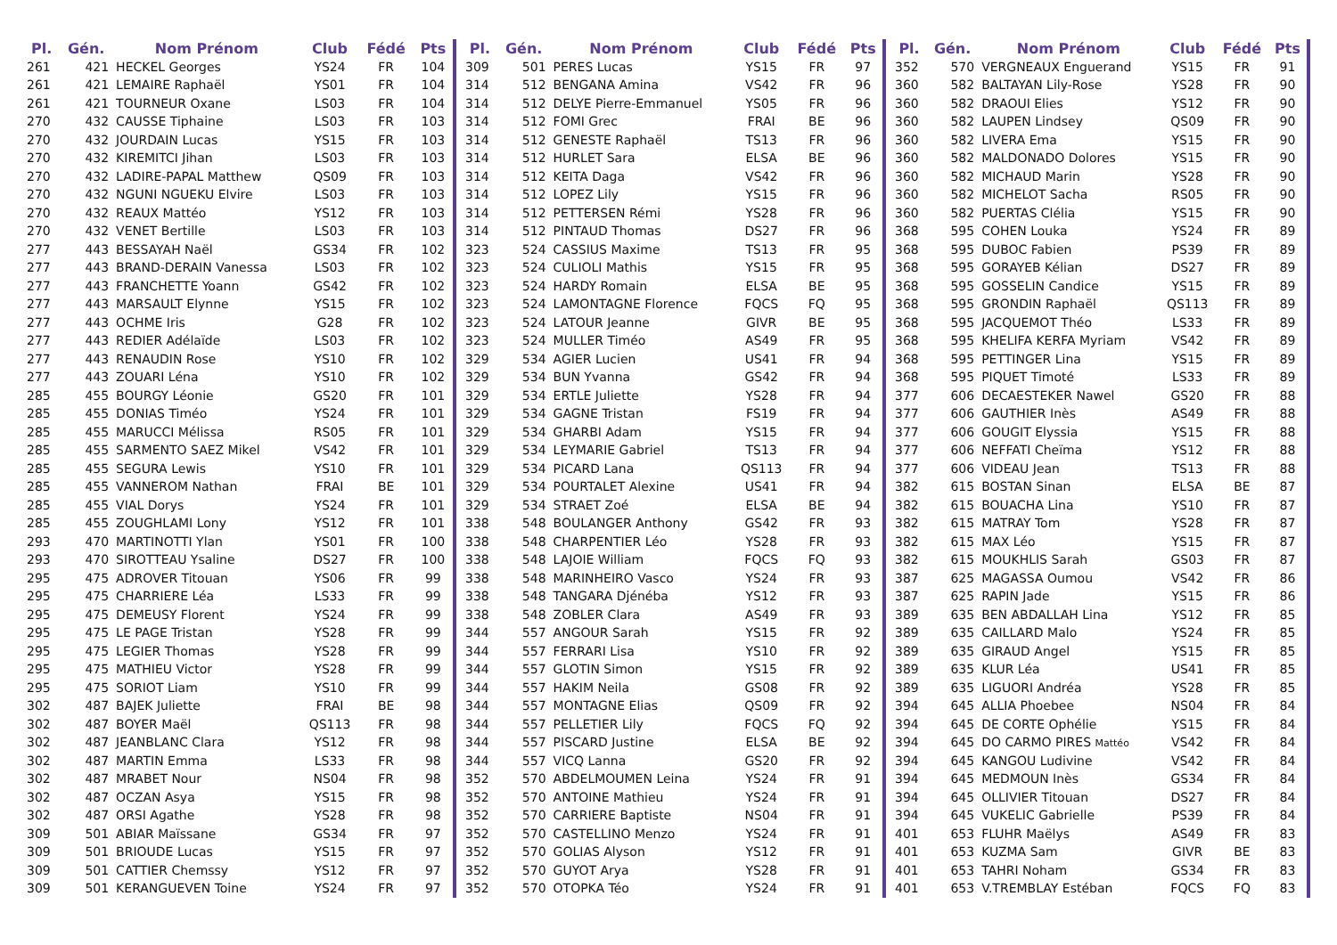| Pl. | Gén. | Nom Prénom | Club | Fédé | Pts |
| --- | --- | --- | --- | --- | --- |
| 261 | 421 | HECKEL Georges | YS24 | FR | 104 |
| 261 | 421 | LEMAIRE Raphaël | YS01 | FR | 104 |
| 261 | 421 | TOURNEUR Oxane | LS03 | FR | 104 |
| 270 | 432 | CAUSSE Tiphaine | LS03 | FR | 103 |
| 270 | 432 | JOURDAIN Lucas | YS15 | FR | 103 |
| 270 | 432 | KIREMITCI Jihan | LS03 | FR | 103 |
| 270 | 432 | LADIRE-PAPAL Matthew | QS09 | FR | 103 |
| 270 | 432 | NGUNI NGUEKU Elvire | LS03 | FR | 103 |
| 270 | 432 | REAUX Mattéo | YS12 | FR | 103 |
| 270 | 432 | VENET Bertille | LS03 | FR | 103 |
| 277 | 443 | BESSAYAH Naël | GS34 | FR | 102 |
| 277 | 443 | BRAND-DERAIN Vanessa | LS03 | FR | 102 |
| 277 | 443 | FRANCHETTE Yoann | GS42 | FR | 102 |
| 277 | 443 | MARSAULT Elynne | YS15 | FR | 102 |
| 277 | 443 | OCHME Iris | G28 | FR | 102 |
| 277 | 443 | REDIER Adélaïde | LS03 | FR | 102 |
| 277 | 443 | RENAUDIN Rose | YS10 | FR | 102 |
| 277 | 443 | ZOUARI Léna | YS10 | FR | 102 |
| 285 | 455 | BOURGY Léonie | GS20 | FR | 101 |
| 285 | 455 | DONIAS Timéo | YS24 | FR | 101 |
| 285 | 455 | MARUCCI Mélissa | RS05 | FR | 101 |
| 285 | 455 | SARMENTO SAEZ Mikel | VS42 | FR | 101 |
| 285 | 455 | SEGURA Lewis | YS10 | FR | 101 |
| 285 | 455 | VANNEROM Nathan | FRAI | BE | 101 |
| 285 | 455 | VIAL Dorys | YS24 | FR | 101 |
| 285 | 455 | ZOUGHLAMI Lony | YS12 | FR | 101 |
| 293 | 470 | MARTINOTTI Ylan | YS01 | FR | 100 |
| 293 | 470 | SIROTTEAU Ysaline | DS27 | FR | 100 |
| 295 | 475 | ADROVER Titouan | YS06 | FR | 99 |
| 295 | 475 | CHARRIERE Léa | LS33 | FR | 99 |
| 295 | 475 | DEMEUSY Florent | YS24 | FR | 99 |
| 295 | 475 | LE PAGE Tristan | YS28 | FR | 99 |
| 295 | 475 | LEGIER Thomas | YS28 | FR | 99 |
| 295 | 475 | MATHIEU Victor | YS28 | FR | 99 |
| 295 | 475 | SORIOT Liam | YS10 | FR | 99 |
| 302 | 487 | BAJEK Juliette | FRAI | BE | 98 |
| 302 | 487 | BOYER Maël | QS113 | FR | 98 |
| 302 | 487 | JEANBLANC Clara | YS12 | FR | 98 |
| 302 | 487 | MARTIN Emma | LS33 | FR | 98 |
| 302 | 487 | MRABET Nour | NS04 | FR | 98 |
| 302 | 487 | OCZAN Asya | YS15 | FR | 98 |
| 302 | 487 | ORSI Agathe | YS28 | FR | 98 |
| 309 | 501 | ABIAR Maïssane | GS34 | FR | 97 |
| 309 | 501 | BRIOUDE Lucas | YS15 | FR | 97 |
| 309 | 501 | CATTIER Chemssy | YS12 | FR | 97 |
| 309 | 501 | KERANGUEVEN Toine | YS24 | FR | 97 |
| Pl. | Gén. | Nom Prénom | Club | Fédé | Pts |
| --- | --- | --- | --- | --- | --- |
| 309 | 501 | PERES Lucas | YS15 | FR | 97 |
| 314 | 512 | BENGANA Amina | VS42 | FR | 96 |
| 314 | 512 | DELYE Pierre-Emmanuel | YS05 | FR | 96 |
| 314 | 512 | FOMI Grec | FRAI | BE | 96 |
| 314 | 512 | GENESTE Raphaël | TS13 | FR | 96 |
| 314 | 512 | HURLET Sara | ELSA | BE | 96 |
| 314 | 512 | KEITA Daga | VS42 | FR | 96 |
| 314 | 512 | LOPEZ Lily | YS15 | FR | 96 |
| 314 | 512 | PETTERSEN Rémi | YS28 | FR | 96 |
| 314 | 512 | PINTAUD Thomas | DS27 | FR | 96 |
| 323 | 524 | CASSIUS Maxime | TS13 | FR | 95 |
| 323 | 524 | CULIOLI Mathis | YS15 | FR | 95 |
| 323 | 524 | HARDY Romain | ELSA | BE | 95 |
| 323 | 524 | LAMONTAGNE Florence | FQCS | FQ | 95 |
| 323 | 524 | LATOUR Jeanne | GIVR | BE | 95 |
| 323 | 524 | MULLER Timéo | AS49 | FR | 95 |
| 329 | 534 | AGIER Lucien | US41 | FR | 94 |
| 329 | 534 | BUN Yvanna | GS42 | FR | 94 |
| 329 | 534 | ERTLE Juliette | YS28 | FR | 94 |
| 329 | 534 | GAGNE Tristan | FS19 | FR | 94 |
| 329 | 534 | GHARBI Adam | YS15 | FR | 94 |
| 329 | 534 | LEYMARIE Gabriel | TS13 | FR | 94 |
| 329 | 534 | PICARD Lana | QS113 | FR | 94 |
| 329 | 534 | POURTALET Alexine | US41 | FR | 94 |
| 329 | 534 | STRAET Zoé | ELSA | BE | 94 |
| 338 | 548 | BOULANGER Anthony | GS42 | FR | 93 |
| 338 | 548 | CHARPENTIER Léo | YS28 | FR | 93 |
| 338 | 548 | LAJOIE William | FQCS | FQ | 93 |
| 338 | 548 | MARINHEIRO Vasco | YS24 | FR | 93 |
| 338 | 548 | TANGARA Djénéba | YS12 | FR | 93 |
| 338 | 548 | ZOBLER Clara | AS49 | FR | 93 |
| 344 | 557 | ANGOUR Sarah | YS15 | FR | 92 |
| 344 | 557 | FERRARI Lisa | YS10 | FR | 92 |
| 344 | 557 | GLOTIN Simon | YS15 | FR | 92 |
| 344 | 557 | HAKIM Neila | GS08 | FR | 92 |
| 344 | 557 | MONTAGNE Elias | QS09 | FR | 92 |
| 344 | 557 | PELLETIER Lily | FQCS | FQ | 92 |
| 344 | 557 | PISCARD Justine | ELSA | BE | 92 |
| 344 | 557 | VICQ Lanna | GS20 | FR | 92 |
| 352 | 570 | ABDELMOUMEN Leina | YS24 | FR | 91 |
| 352 | 570 | ANTOINE Mathieu | YS24 | FR | 91 |
| 352 | 570 | CARRIERE Baptiste | NS04 | FR | 91 |
| 352 | 570 | CASTELLINO Menzo | YS24 | FR | 91 |
| 352 | 570 | GOLIAS Alyson | YS12 | FR | 91 |
| 352 | 570 | GUYOT Arya | YS28 | FR | 91 |
| 352 | 570 | OTOPKA Téo | YS24 | FR | 91 |
| Pl. | Gén. | Nom Prénom | Club | Fédé | Pts |
| --- | --- | --- | --- | --- | --- |
| 352 | 570 | VERGNEAUX Enguerand | YS15 | FR | 91 |
| 360 | 582 | BALTAYAN Lily-Rose | YS28 | FR | 90 |
| 360 | 582 | DRAOUI Elies | YS12 | FR | 90 |
| 360 | 582 | LAUPEN Lindsey | QS09 | FR | 90 |
| 360 | 582 | LIVERA Ema | YS15 | FR | 90 |
| 360 | 582 | MALDONADO Dolores | YS15 | FR | 90 |
| 360 | 582 | MICHAUD Marin | YS28 | FR | 90 |
| 360 | 582 | MICHELOT Sacha | RS05 | FR | 90 |
| 360 | 582 | PUERTAS Clélia | YS15 | FR | 90 |
| 368 | 595 | COHEN Louka | YS24 | FR | 89 |
| 368 | 595 | DUBOC Fabien | PS39 | FR | 89 |
| 368 | 595 | GORAYEB Kélian | DS27 | FR | 89 |
| 368 | 595 | GOSSELIN Candice | YS15 | FR | 89 |
| 368 | 595 | GRONDIN Raphaël | QS113 | FR | 89 |
| 368 | 595 | JACQUEMOT Théo | LS33 | FR | 89 |
| 368 | 595 | KHELIFA KERFA Myriam | VS42 | FR | 89 |
| 368 | 595 | PETTINGER Lina | YS15 | FR | 89 |
| 368 | 595 | PIQUET Timoté | LS33 | FR | 89 |
| 377 | 606 | DECAESTEKER Nawel | GS20 | FR | 88 |
| 377 | 606 | GAUTHIER Inès | AS49 | FR | 88 |
| 377 | 606 | GOUGIT Elyssia | YS15 | FR | 88 |
| 377 | 606 | NEFFATI Cheïma | YS12 | FR | 88 |
| 377 | 606 | VIDEAU Jean | TS13 | FR | 88 |
| 382 | 615 | BOSTAN Sinan | ELSA | BE | 87 |
| 382 | 615 | BOUACHA Lina | YS10 | FR | 87 |
| 382 | 615 | MATRAY Tom | YS28 | FR | 87 |
| 382 | 615 | MAX Léo | YS15 | FR | 87 |
| 382 | 615 | MOUKHLIS Sarah | GS03 | FR | 87 |
| 387 | 625 | MAGASSA Oumou | VS42 | FR | 86 |
| 387 | 625 | RAPIN Jade | YS15 | FR | 86 |
| 389 | 635 | BEN ABDALLAH Lina | YS12 | FR | 85 |
| 389 | 635 | CAILLARD Malo | YS24 | FR | 85 |
| 389 | 635 | GIRAUD Angel | YS15 | FR | 85 |
| 389 | 635 | KLUR Léa | US41 | FR | 85 |
| 389 | 635 | LIGUORI Andréa | YS28 | FR | 85 |
| 394 | 645 | ALLIA Phoebee | NS04 | FR | 84 |
| 394 | 645 | DE CORTE Ophélie | YS15 | FR | 84 |
| 394 | 645 | DO CARMO PIRES Mattéo | VS42 | FR | 84 |
| 394 | 645 | KANGOU Ludivine | VS42 | FR | 84 |
| 394 | 645 | MEDMOUN Inès | GS34 | FR | 84 |
| 394 | 645 | OLLIVIER Titouan | DS27 | FR | 84 |
| 394 | 645 | VUKELIC Gabrielle | PS39 | FR | 84 |
| 401 | 653 | FLUHR Maëlys | AS49 | FR | 83 |
| 401 | 653 | KUZMA Sam | GIVR | BE | 83 |
| 401 | 653 | TAHRI Noham | GS34 | FR | 83 |
| 401 | 653 | V.TREMBLAY Estéban | FQCS | FQ | 83 |